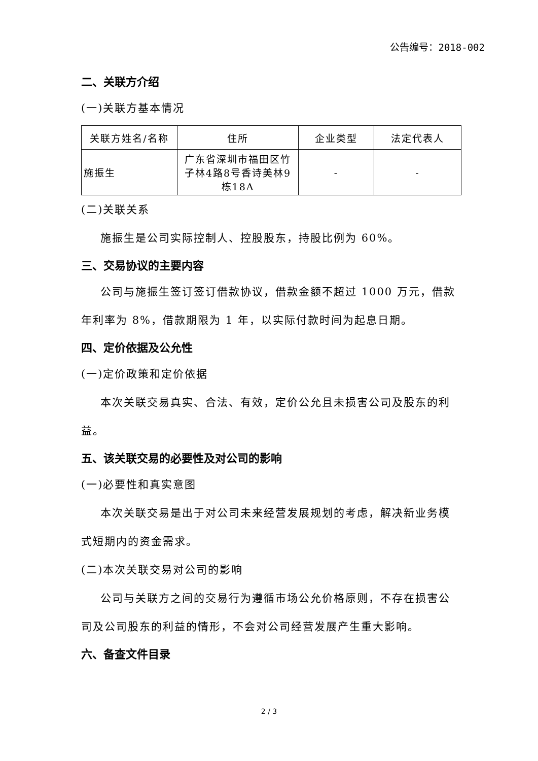公告编号：2018-002
二、关联方介绍
(一)关联方基本情况
| 关联方姓名/名称 | 住所 | 企业类型 | 法定代表人 |
| --- | --- | --- | --- |
| 施振生 | 广东省深圳市福田区竹子林4路8号香诗美林9栋18A | - | - |
(二)关联关系
施振生是公司实际控制人、控股股东，持股比例为 60%。
三、交易协议的主要内容
公司与施振生签订签订借款协议，借款金额不超过 1000 万元，借款年利率为 8%，借款期限为 1 年，以实际付款时间为起息日期。
四、定价依据及公允性
(一)定价政策和定价依据
本次关联交易真实、合法、有效，定价公允且未损害公司及股东的利益。
五、该关联交易的必要性及对公司的影响
(一)必要性和真实意图
本次关联交易是出于对公司未来经营发展规划的考虑，解决新业务模式短期内的资金需求。
(二)本次关联交易对公司的影响
公司与关联方之间的交易行为遵循市场公允价格原则，不存在损害公司及公司股东的利益的情形，不会对公司经营发展产生重大影响。
六、备查文件目录
2 / 3